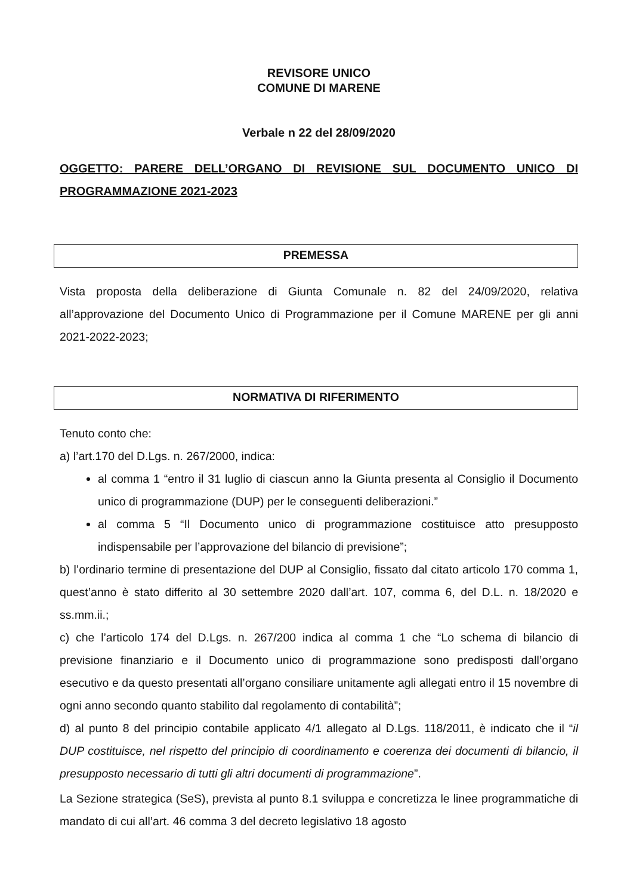REVISORE UNICO
COMUNE DI MARENE
Verbale n 22 del 28/09/2020
OGGETTO: PARERE DELL’ORGANO DI REVISIONE SUL DOCUMENTO UNICO DI PROGRAMMAZIONE 2021-2023
PREMESSA
Vista proposta della deliberazione di Giunta Comunale n. 82 del 24/09/2020, relativa all’approvazione del Documento Unico di Programmazione per il Comune MARENE per gli anni 2021-2022-2023;
NORMATIVA DI RIFERIMENTO
Tenuto conto che:
a) l’art.170 del D.Lgs. n. 267/2000, indica:
al comma 1 “entro il 31 luglio di ciascun anno la Giunta presenta al Consiglio il Documento unico di programmazione (DUP) per le conseguenti deliberazioni.”
al comma 5 “Il Documento unico di programmazione costituisce atto presupposto indispensabile per l’approvazione del bilancio di previsione”;
b) l’ordinario termine di presentazione del DUP al Consiglio, fissato dal citato articolo 170 comma 1, quest’anno è stato differito al 30 settembre 2020 dall’art. 107, comma 6, del D.L. n. 18/2020 e ss.mm.ii.;
c) che l’articolo 174 del D.Lgs. n. 267/200 indica al comma 1 che “Lo schema di bilancio di previsione finanziario e il Documento unico di programmazione sono predisposti dall’organo esecutivo e da questo presentati all’organo consiliare unitamente agli allegati entro il 15 novembre di ogni anno secondo quanto stabilito dal regolamento di contabilità”;
d) al punto 8 del principio contabile applicato 4/1 allegato al D.Lgs. 118/2011, è indicato che il “il DUP costituisce, nel rispetto del principio di coordinamento e coerenza dei documenti di bilancio, il presupposto necessario di tutti gli altri documenti di programmazione”.
La Sezione strategica (SeS), prevista al punto 8.1 sviluppa e concretizza le linee programmatiche di mandato di cui all’art. 46 comma 3 del decreto legislativo 18 agosto